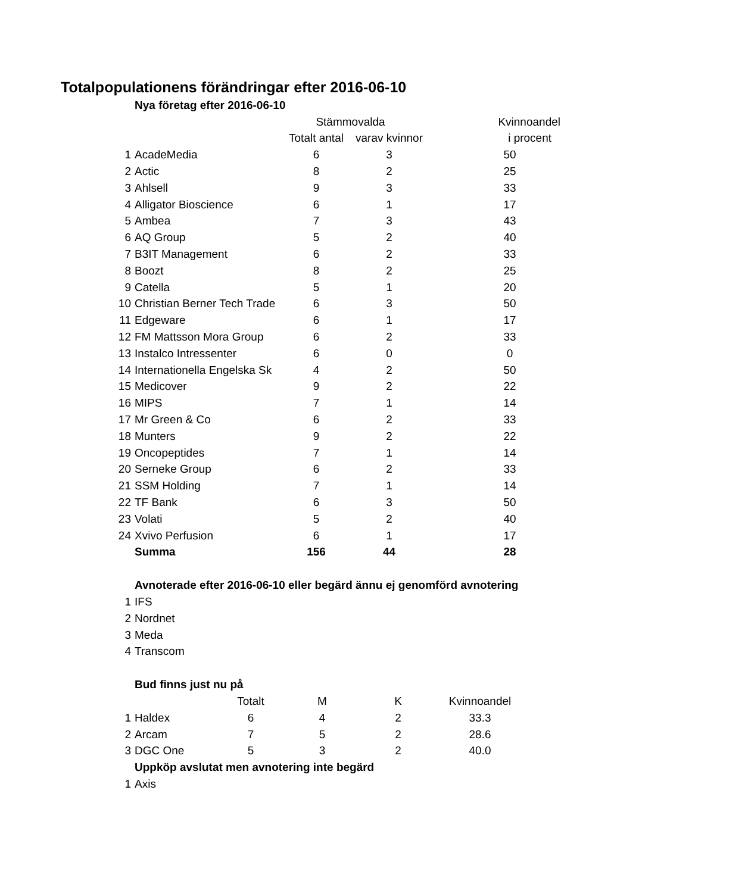Totalpopulationens förändringar efter 2016-06-10
| | Nya företag efter 2016-06-10 | | | |
| | | Stämmovalda | | Kvinnoandel |
| | | Totalt antal | varav kvinnor | i procent |
| 1 | AcadeMedia | 6 | 3 | 50 |
| 2 | Actic | 8 | 2 | 25 |
| 3 | Ahlsell | 9 | 3 | 33 |
| 4 | Alligator Bioscience | 6 | 1 | 17 |
| 5 | Ambea | 7 | 3 | 43 |
| 6 | AQ Group | 5 | 2 | 40 |
| 7 | B3IT Management | 6 | 2 | 33 |
| 8 | Boozt | 8 | 2 | 25 |
| 9 | Catella | 5 | 1 | 20 |
| 10 | Christian Berner Tech Trade | 6 | 3 | 50 |
| 11 | Edgeware | 6 | 1 | 17 |
| 12 | FM Mattsson Mora Group | 6 | 2 | 33 |
| 13 | Instalco Intressenter | 6 | 0 | 0 |
| 14 | Internationella Engelska Sk | 4 | 2 | 50 |
| 15 | Medicover | 9 | 2 | 22 |
| 16 | MIPS | 7 | 1 | 14 |
| 17 | Mr Green & Co | 6 | 2 | 33 |
| 18 | Munters | 9 | 2 | 22 |
| 19 | Oncopeptides | 7 | 1 | 14 |
| 20 | Serneke Group | 6 | 2 | 33 |
| 21 | SSM Holding | 7 | 1 | 14 |
| 22 | TF Bank | 6 | 3 | 50 |
| 23 | Volati | 5 | 2 | 40 |
| 24 | Xvivo Perfusion | 6 | 1 | 17 |
| | Summa | 156 | 44 | 28 |
| | Avnoterade efter 2016-06-10 eller begärd ännu ej genomförd avnotering | | | |
| 1 | IFS | | | |
| 2 | Nordnet | | | |
| 3 | Meda | | | |
| 4 | Transcom | | | |
| | Bud finns just nu på | | | | |
| | | Totalt | M | K | Kvinnoandel |
| 1 | Haldex | 6 | 4 | 2 | 33.3 |
| 2 | Arcam | 7 | 5 | 2 | 28.6 |
| 3 | DGC One | 5 | 3 | 2 | 40.0 |
| | Uppköp avslutat men avnotering inte begärd | | | | |
| 1 | Axis | | | | |